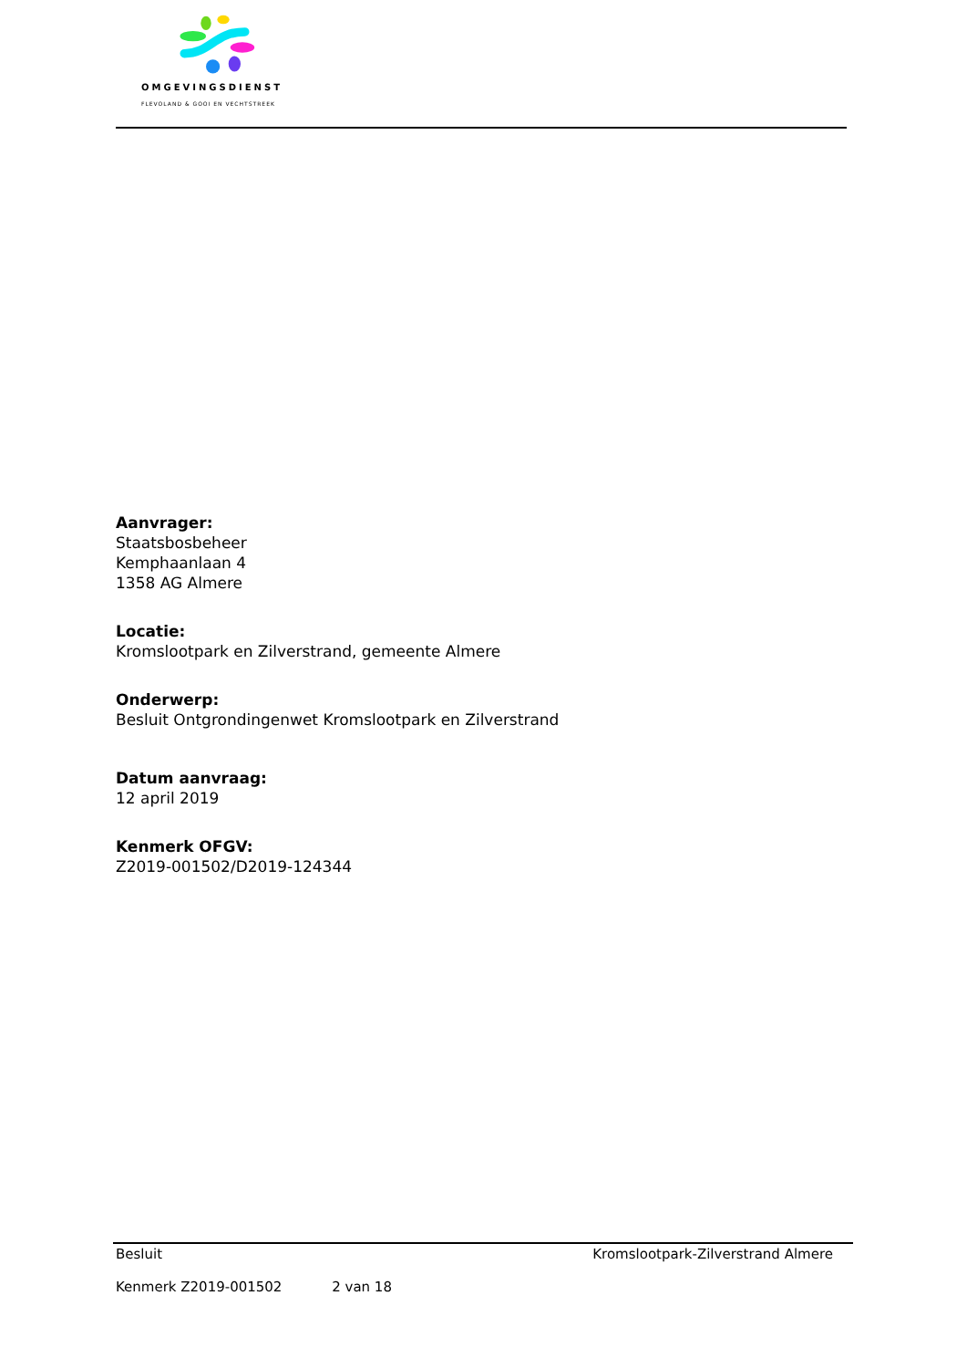OMGEVINGSDIENST
FLEVOLAND & GOOI EN VECHTSTREEK
Aanvrager:
Staatsbosbeheer
Kemphaanlaan 4
1358 AG Almere
Locatie:
Kromslootpark en Zilverstrand, gemeente Almere
Onderwerp:
Besluit Ontgrondingenwet Kromslootpark en Zilverstrand
Datum aanvraag:
12 april 2019
Kenmerk OFGV:
Z2019-001502/D2019-124344
Besluit Kromslootpark-Zilverstrand Almere
Kenmerk Z2019-001502 2 van 18